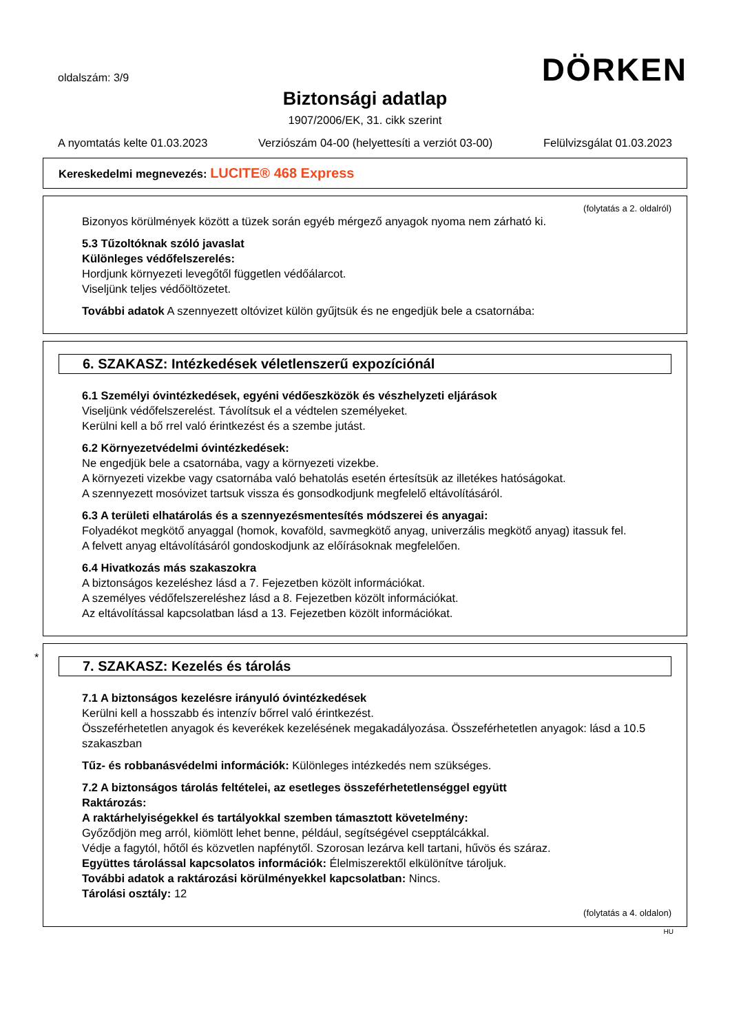oldalszám: 3/9
DÖRKEN
Biztonsági adatlap
1907/2006/EK, 31. cikk szerint
A nyomtatás kelte 01.03.2023 Verziószám 04-00 (helyettesíti a verziót 03-00) Felülvizsgálat 01.03.2023
Kereskedelmi megnevezés: LUCITE® 468 Express
(folytatás a 2. oldalról)
Bizonyos körülmények között a tüzek során egyéb mérgező anyagok nyoma nem zárható ki.
5.3 Tűzoltóknak szóló javaslat
Különleges védőfelszerelés:
Hordjunk környezeti levegőtől független védőálarcot.
Viseljünk teljes védőöltözetet.
További adatok A szennyezett oltóvizet külön gyűjtsük és ne engedjük bele a csatornába:
6. SZAKASZ: Intézkedések véletlenszerű expozíciónál
6.1 Személyi óvintézkedések, egyéni védőeszközök és vészhelyzeti eljárások
Viseljünk védőfelszerelést. Távolítsuk el a védtelen személyeket.
Kerülni kell a bő rrel való érintkezést és a szembe jutást.
6.2 Környezetvédelmi óvintézkedések:
Ne engedjük bele a csatornába, vagy a környezeti vizekbe.
A környezeti vizekbe vagy csatornába való behatolás esetén értesítsük az illetékes hatóságokat.
A szennyezett mosóvizet tartsuk vissza és gonsodkodjunk megfelelő eltávolításáról.
6.3 A területi elhatárolás és a szennyezésmentesítés módszerei és anyagai:
Folyadékot megkötő anyaggal (homok, kovaföld, savmegkötő anyag, univerzális megkötő anyag) itassuk fel.
A felvett anyag eltávolításáról gondoskodjunk az előírásoknak megfelelően.
6.4 Hivatkozás más szakaszokra
A biztonságos kezeléshez lásd a 7. Fejezetben közölt információkat.
A személyes védőfelszereléshez lásd a 8. Fejezetben közölt információkat.
Az eltávolítással kapcsolatban lásd a 13. Fejezetben közölt információkat.
*
7. SZAKASZ: Kezelés és tárolás
7.1 A biztonságos kezelésre irányuló óvintézkedések
Kerülni kell a hosszabb és intenzív bőrrel való érintkezést.
Összeférhetetlen anyagok és keverékek kezelésének megakadályozása. Összeférhetetlen anyagok: lásd a 10.5 szakaszban
Tűz- és robbanásvédelmi információk: Különleges intézkedés nem szükséges.
7.2 A biztonságos tárolás feltételei, az esetleges összeférhetetlenséggel együtt
Raktározás:
A raktárhelyiségekkel és tartályokkal szemben támasztott követelmény:
Győződjön meg arról, kiömlött lehet benne, például, segítségével csepptálcákkal.
Védje a fagytól, hőtől és közvetlen napfénytől. Szorosan lezárva kell tartani, hűvös és száraz.
Együttes tárolással kapcsolatos információk: Élelmiszerektől elkülönítve tároljuk.
További adatok a raktározási körülményekkel kapcsolatban: Nincs.
Tárolási osztály: 12
(folytatás a 4. oldalon)
HU